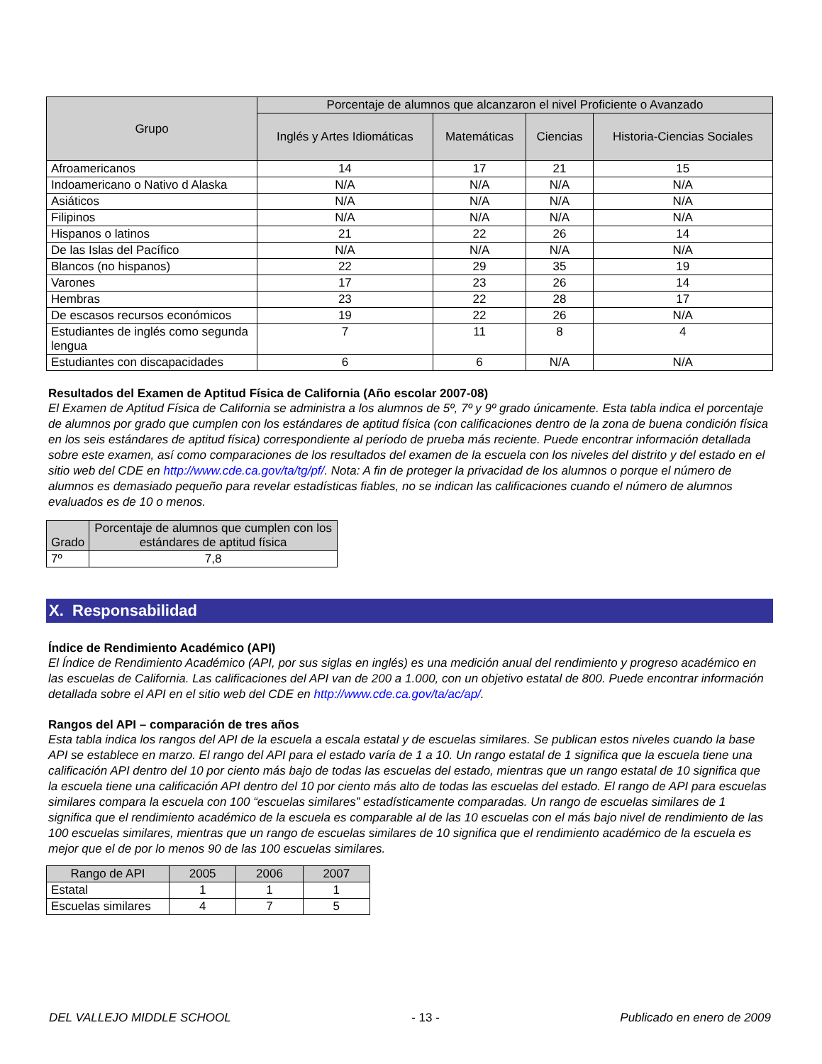| Grupo | Porcentaje de alumnos que alcanzaron el nivel Proficiente o Avanzado | | | |
| --- | --- | --- | --- | --- |
| | Inglés y Artes Idiomáticas | Matemáticas | Ciencias | Historia-Ciencias Sociales |
| Afroamericanos | 14 | 17 | 21 | 15 |
| Indoamericano o Nativo d Alaska | N/A | N/A | N/A | N/A |
| Asiáticos | N/A | N/A | N/A | N/A |
| Filipinos | N/A | N/A | N/A | N/A |
| Hispanos o latinos | 21 | 22 | 26 | 14 |
| De las Islas del Pacífico | N/A | N/A | N/A | N/A |
| Blancos (no hispanos) | 22 | 29 | 35 | 19 |
| Varones | 17 | 23 | 26 | 14 |
| Hembras | 23 | 22 | 28 | 17 |
| De escasos recursos económicos | 19 | 22 | 26 | N/A |
| Estudiantes de inglés como segunda lengua | 7 | 11 | 8 | 4 |
| Estudiantes con discapacidades | 6 | 6 | N/A | N/A |
Resultados del Examen de Aptitud Física de California (Año escolar 2007-08)
El Examen de Aptitud Física de California se administra a los alumnos de 5º, 7º y 9º grado únicamente. Esta tabla indica el porcentaje de alumnos por grado que cumplen con los estándares de aptitud física (con calificaciones dentro de la zona de buena condición física en los seis estándares de aptitud física) correspondiente al período de prueba más reciente. Puede encontrar información detallada sobre este examen, así como comparaciones de los resultados del examen de la escuela con los niveles del distrito y del estado en el sitio web del CDE en http://www.cde.ca.gov/ta/tg/pf/. Nota: A fin de proteger la privacidad de los alumnos o porque el número de alumnos es demasiado pequeño para revelar estadísticas fiables, no se indican las calificaciones cuando el número de alumnos evaluados es de 10 o menos.
| Grado | Porcentaje de alumnos que cumplen con los estándares de aptitud física |
| --- | --- |
| 7º | 7,8 |
X. Responsabilidad
Índice de Rendimiento Académico (API)
El Índice de Rendimiento Académico (API, por sus siglas en inglés) es una medición anual del rendimiento y progreso académico en las escuelas de California. Las calificaciones del API van de 200 a 1.000, con un objetivo estatal de 800. Puede encontrar información detallada sobre el API en el sitio web del CDE en http://www.cde.ca.gov/ta/ac/ap/.
Rangos del API – comparación de tres años
Esta tabla indica los rangos del API de la escuela a escala estatal y de escuelas similares. Se publican estos niveles cuando la base API se establece en marzo. El rango del API para el estado varía de 1 a 10. Un rango estatal de 1 significa que la escuela tiene una calificación API dentro del 10 por ciento más bajo de todas las escuelas del estado, mientras que un rango estatal de 10 significa que la escuela tiene una calificación API dentro del 10 por ciento más alto de todas las escuelas del estado. El rango de API para escuelas similares compara la escuela con 100 “escuelas similares” estadísticamente comparadas. Un rango de escuelas similares de 1 significa que el rendimiento académico de la escuela es comparable al de las 10 escuelas con el más bajo nivel de rendimiento de las 100 escuelas similares, mientras que un rango de escuelas similares de 10 significa que el rendimiento académico de la escuela es mejor que el de por lo menos 90 de las 100 escuelas similares.
| Rango de API | 2005 | 2006 | 2007 |
| --- | --- | --- | --- |
| Estatal | 1 | 1 | 1 |
| Escuelas similares | 4 | 7 | 5 |
DEL VALLEJO MIDDLE SCHOOL - 13 - Publicado en enero de 2009